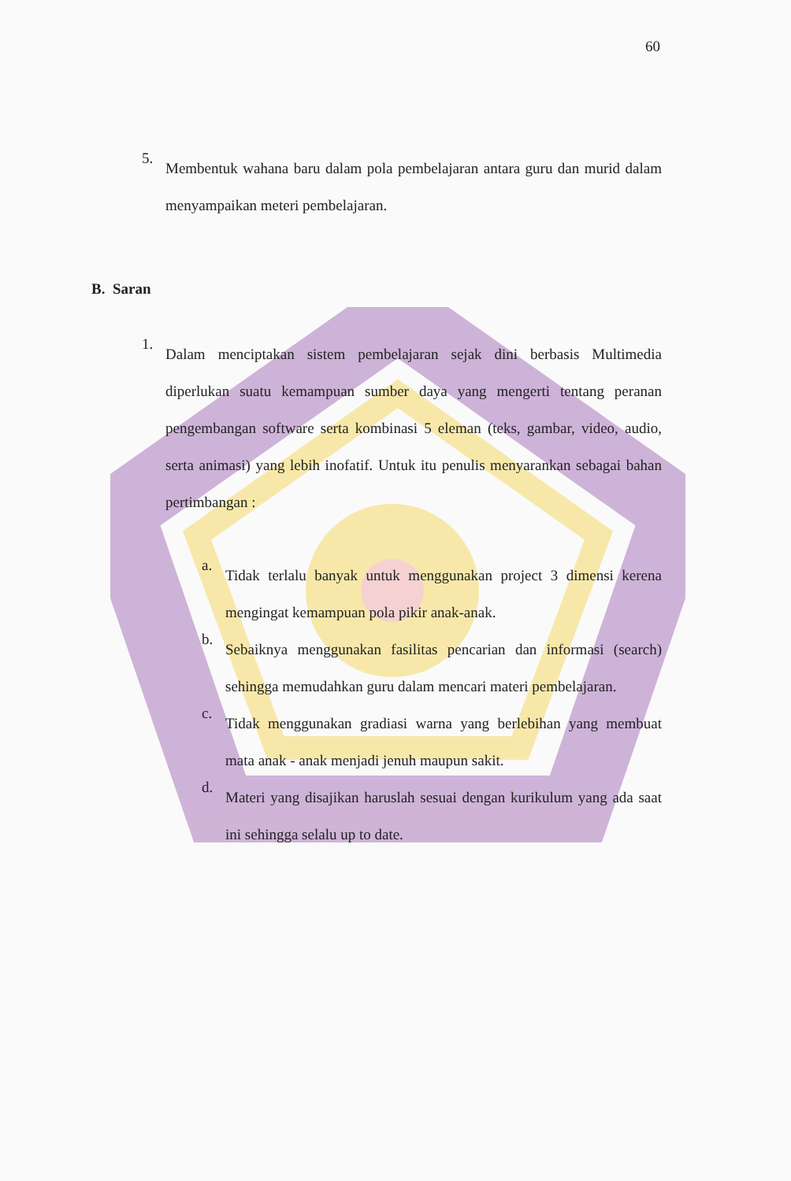60
5.
Membentuk wahana baru dalam pola pembelajaran antara guru dan murid dalam menyampaikan meteri pembelajaran.
B. Saran
1.
Dalam menciptakan sistem pembelajaran sejak dini berbasis Multimedia diperlukan suatu kemampuan sumber daya yang mengerti tentang peranan pengembangan software serta kombinasi 5 eleman (teks, gambar, video, audio, serta animasi) yang lebih inofatif. Untuk itu penulis menyarankan sebagai bahan pertimbangan :
a.
Tidak terlalu banyak untuk menggunakan project 3 dimensi kerena mengingat kemampuan pola pikir anak-anak.
b.
Sebaiknya menggunakan fasilitas pencarian dan informasi (search) sehingga memudahkan guru dalam mencari materi pembelajaran.
c.
Tidak menggunakan gradiasi warna yang berlebihan yang membuat mata anak - anak menjadi jenuh maupun sakit.
d.
Materi yang disajikan haruslah sesuai dengan kurikulum yang ada saat ini sehingga selalu up to date.